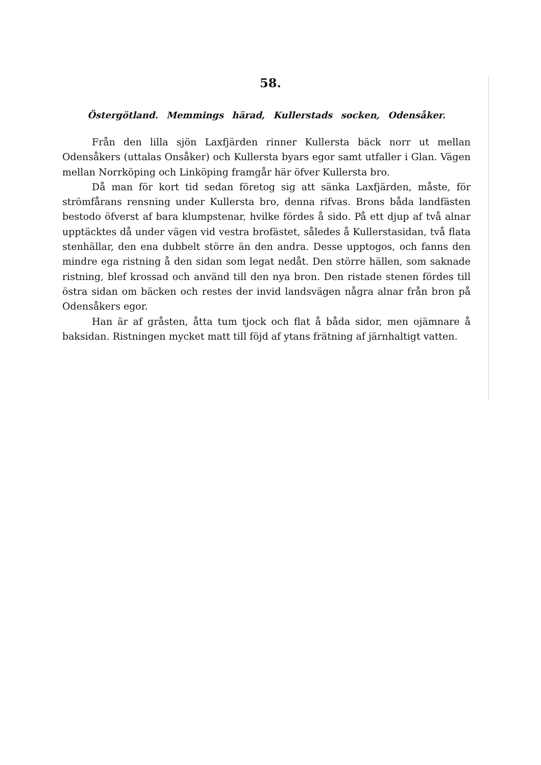58.
Östergötland. Memmings härad, Kullerstads socken, Odensåker.
Från den lilla sjön Laxfjärden rinner Kullersta bäck norr ut mellan Odensåkers (uttalas Onsåker) och Kullersta byars egor samt utfaller i Glan. Vägen mellan Norrköping och Linköping framgår här öfver Kullersta bro.
Då man för kort tid sedan företog sig att sänka Laxfjärden, måste, för strömfårans rensning under Kullersta bro, denna rifvas. Brons båda landfästen bestodo öfverst af bara klumpstenar, hvilke fördes å sido. På ett djup af två alnar upptäcktes då under vägen vid vestra brofästet, således å Kullerstasidan, två flata stenhällar, den ena dubbelt större än den andra. Desse upptogos, och fanns den mindre ega ristning å den sidan som legat nedåt. Den större hällen, som saknade ristning, blef krossad och använd till den nya bron. Den ristade stenen fördes till östra sidan om bäcken och restes der invid landsvägen några alnar från bron på Odensåkers egor.
Han är af gråsten, åtta tum tjock och flat å båda sidor, men ojämnare å baksidan. Ristningen mycket matt till föjd af ytans frätning af järnhaltigt vatten.